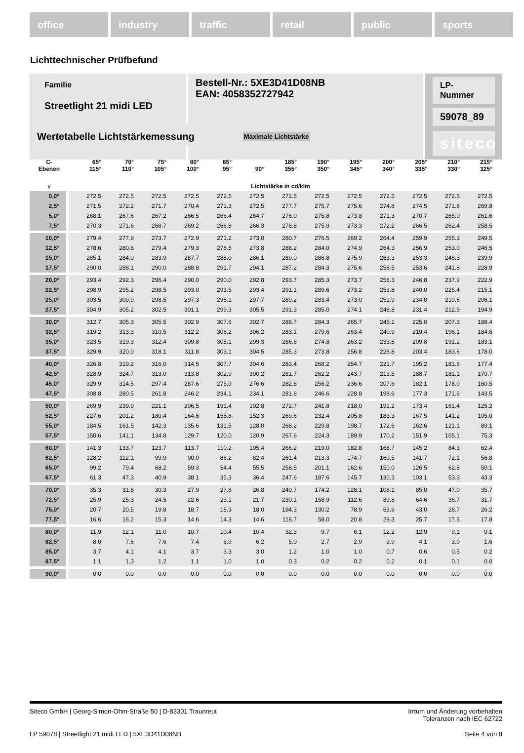office industry traffic retail public sports
Lichttechnischer Prüfbefund
Familie
Streetlight 21 midi LED
Bestell-Nr.: 5XE3D41D08NB
EAN: 4058352727942
LP-Nummer
59078_89
siteco
Wertetabelle Lichtstärkemessung Maximale Lichtstärke
| C- Ebenen | 65° 115° | 70° 110° | 75° 105° | 80° 100° | 85° 95° | 90° | 185° 355° | 190° 350° | 195° 345° | 200° 340° | 205° 335° | 210° 330° | 215° 325° |
| --- | --- | --- | --- | --- | --- | --- | --- | --- | --- | --- | --- | --- | --- |
| γ | Lichtstärke in cd/klm | | | | | | | | | | | | |
| 0,0° | 272.5 | 272.5 | 272.5 | 272.5 | 272.5 | 272.5 | 272.5 | 272.5 | 272.5 | 272.5 | 272.5 | 272.5 | 272.5 |
| 2,5° | 271.5 | 272.2 | 271.7 | 270.4 | 271.3 | 272.5 | 277.7 | 275.7 | 275.6 | 274.8 | 274.5 | 271.8 | 269.8 |
| 5,0° | 268.1 | 267.6 | 267.2 | 266.5 | 266.4 | 264.7 | 276.0 | 275.8 | 273.8 | 271.3 | 270.7 | 265.9 | 261.6 |
| 7,5° | 270.3 | 271.6 | 268.7 | 269.2 | 266.8 | 266.3 | 278.8 | 275.9 | 273.3 | 272.2 | 266.5 | 262.4 | 258.5 |
| 10,0° | 279.4 | 277.9 | 273.7 | 272.9 | 271.2 | 273.0 | 280.7 | 276.5 | 269.2 | 264.4 | 259.9 | 255.3 | 249.5 |
| 12,5° | 278.6 | 280.8 | 279.4 | 279.3 | 278.5 | 273.8 | 288.2 | 284.0 | 274.9 | 264.3 | 256.9 | 253.0 | 246.5 |
| 15,0° | 285.1 | 284.0 | 283.9 | 287.7 | 288.0 | 286.1 | 289.0 | 286.8 | 275.9 | 263.3 | 253.3 | 246.3 | 239.9 |
| 17,5° | 290.0 | 288.1 | 290.0 | 288.8 | 291.7 | 294.1 | 287.2 | 284.3 | 275.6 | 258.5 | 253.6 | 241.8 | 228.9 |
| 20,0° | 293.4 | 292.3 | 296.4 | 290.0 | 290.0 | 292.8 | 293.7 | 285.3 | 273.7 | 258.3 | 246.8 | 237.9 | 222.9 |
| 22,5° | 298.9 | 295.2 | 298.5 | 293.0 | 293.5 | 293.4 | 291.1 | 289.6 | 273.2 | 253.8 | 240.0 | 225.4 | 215.1 |
| 25,0° | 303.5 | 300.9 | 298.5 | 297.3 | 296.1 | 297.7 | 289.2 | 283.4 | 273.0 | 251.9 | 234.0 | 219.6 | 206.1 |
| 27,5° | 304.9 | 305.2 | 302.5 | 301.1 | 299.3 | 305.5 | 291.3 | 285.0 | 274.1 | 248.8 | 231.4 | 212.9 | 194.9 |
| 30,0° | 312.7 | 305.3 | 305.5 | 302.9 | 307.6 | 302.7 | 288.7 | 284.3 | 265.7 | 245.1 | 225.0 | 207.3 | 188.4 |
| 32,5° | 319.2 | 313.3 | 310.5 | 312.2 | 306.2 | 306.2 | 283.1 | 279.6 | 263.4 | 240.9 | 219.4 | 196.1 | 184.6 |
| 35,0° | 323.5 | 319.3 | 312.4 | 309.8 | 305.1 | 299.3 | 286.6 | 274.8 | 263.2 | 233.8 | 209.8 | 191.2 | 183.1 |
| 37,5° | 329.9 | 320.0 | 318.1 | 311.8 | 303.1 | 304.5 | 285.3 | 273.8 | 256.8 | 228.8 | 203.4 | 183.6 | 178.0 |
| 40,0° | 326.8 | 319.2 | 316.0 | 314.5 | 307.7 | 304.6 | 283.4 | 268.2 | 254.7 | 221.7 | 195.2 | 181.8 | 177.4 |
| 42,5° | 328.9 | 324.7 | 313.0 | 313.8 | 302.9 | 300.2 | 281.7 | 262.2 | 243.7 | 213.5 | 188.7 | 181.1 | 170.7 |
| 45,0° | 329.9 | 314.5 | 297.4 | 287.6 | 275.9 | 276.6 | 282.8 | 256.2 | 236.6 | 207.6 | 182.1 | 178.0 | 160.5 |
| 47,5° | 308.8 | 280.5 | 261.8 | 246.2 | 234.1 | 234.1 | 281.8 | 246.6 | 228.8 | 198.6 | 177.3 | 171.6 | 143.5 |
| 50,0° | 269.9 | 239.9 | 221.1 | 206.5 | 191.4 | 192.8 | 272.7 | 241.8 | 218.0 | 191.2 | 173.4 | 161.4 | 125.2 |
| 52,5° | 227.6 | 201.2 | 180.4 | 164.6 | 155.8 | 152.3 | 269.6 | 232.4 | 205.8 | 183.3 | 167.5 | 141.2 | 105.0 |
| 55,0° | 184.5 | 161.5 | 142.3 | 135.6 | 131.5 | 128.0 | 268.2 | 229.8 | 198.7 | 172.6 | 162.6 | 121.1 | 89.1 |
| 57,5° | 150.6 | 141.1 | 134.8 | 129.7 | 120.0 | 120.9 | 267.6 | 224.3 | 189.9 | 170.2 | 151.9 | 105.1 | 75.3 |
| 60,0° | 141.3 | 133.7 | 123.7 | 113.7 | 110.2 | 105.4 | 266.2 | 219.0 | 182.8 | 168.7 | 145.2 | 84.3 | 62.4 |
| 62,5° | 128.2 | 112.1 | 99.9 | 90.0 | 86.2 | 82.4 | 261.4 | 213.3 | 174.7 | 160.5 | 141.7 | 72.1 | 56.8 |
| 65,0° | 99.2 | 79.4 | 68.2 | 59.3 | 54.4 | 55.5 | 258.5 | 201.1 | 162.6 | 150.0 | 126.5 | 62.8 | 50.1 |
| 67,5° | 61.3 | 47.3 | 40.9 | 38.1 | 35.3 | 36.4 | 247.6 | 187.6 | 145.7 | 130.3 | 103.1 | 53.3 | 43.3 |
| 70,0° | 35.3 | 31.8 | 30.3 | 27.9 | 27.8 | 26.8 | 240.7 | 174.2 | 128.1 | 108.1 | 85.0 | 47.0 | 35.7 |
| 72,5° | 25.9 | 25.3 | 24.5 | 22.6 | 23.1 | 21.7 | 230.1 | 158.9 | 112.6 | 89.8 | 64.6 | 36.7 | 31.7 |
| 75,0° | 20.7 | 20.5 | 19.8 | 18.7 | 18.3 | 18.0 | 194.3 | 130.2 | 78.9 | 63.6 | 43.0 | 28.7 | 26.2 |
| 77,5° | 16.6 | 16.2 | 15.3 | 14.6 | 14.3 | 14.6 | 118.7 | 58.0 | 20.8 | 29.3 | 25.7 | 17.5 | 17.8 |
| 80,0° | 11.9 | 12.1 | 11.0 | 10.7 | 10.4 | 10.4 | 32.3 | 9.7 | 6.1 | 12.2 | 12.9 | 9.1 | 9.1 |
| 82,5° | 8.0 | 7.6 | 7.6 | 7.4 | 6.9 | 6.2 | 5.0 | 2.7 | 2.9 | 3.9 | 4.1 | 3.0 | 1.6 |
| 85,0° | 3.7 | 4.1 | 4.1 | 3.7 | 3.3 | 3.0 | 1.2 | 1.0 | 1.0 | 0.7 | 0.6 | 0.5 | 0.2 |
| 87,5° | 1.1 | 1.3 | 1.2 | 1.1 | 1.0 | 1.0 | 0.3 | 0.2 | 0.2 | 0.2 | 0.1 | 0.1 | 0.0 |
| 90,0° | 0.0 | 0.0 | 0.0 | 0.0 | 0.0 | 0.0 | 0.0 | 0.0 | 0.0 | 0.0 | 0.0 | 0.0 | 0.0 |
Siteco GmbH | Georg-Simon-Ohm-Straße 50 | D-83301 Traunreut Irrtum und Änderung vorbehalten
Toleranzen nach IEC 62722
LP 59078 | Streetlight 21 midi LED | 5XE3D41D08NB Seite 4 von 8